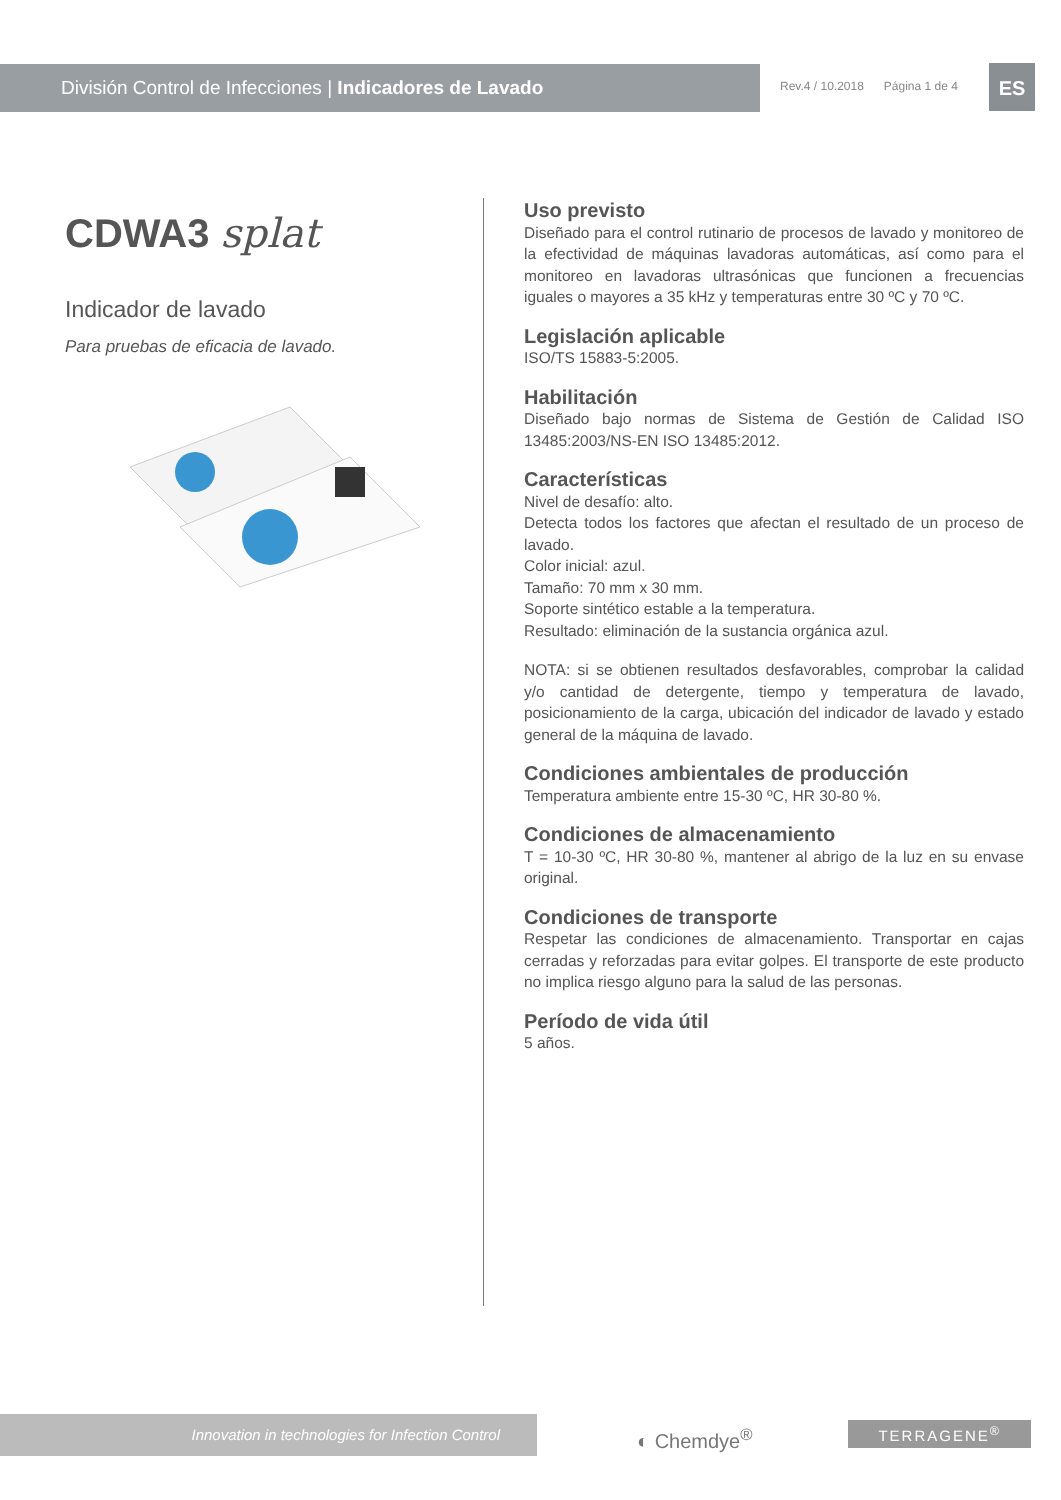División Control de Infecciones | Indicadores de Lavado
Rev.4 / 10.2018 Página 1 de 4
ES
CDWA3 splat
Indicador de lavado
Para pruebas de eficacia de lavado.
Uso previsto
Diseñado para el control rutinario de procesos de lavado y monitoreo de la efectividad de máquinas lavadoras automáticas, así como para el monitoreo en lavadoras ultrasónicas que funcionen a frecuencias iguales o mayores a 35 kHz y temperaturas entre 30 ºC y 70 ºC.
Legislación aplicable
ISO/TS 15883-5:2005.
Habilitación
Diseñado bajo normas de Sistema de Gestión de Calidad ISO 13485:2003/NS-EN ISO 13485:2012.
Características
Nivel de desafío: alto.
Detecta todos los factores que afectan el resultado de un proceso de lavado.
Color inicial: azul.
Tamaño: 70 mm x 30 mm.
Soporte sintético estable a la temperatura.
Resultado: eliminación de la sustancia orgánica azul.
NOTA: si se obtienen resultados desfavorables, comprobar la calidad y/o cantidad de detergente, tiempo y temperatura de lavado, posicionamiento de la carga, ubicación del indicador de lavado y estado general de la máquina de lavado.
Condiciones ambientales de producción
Temperatura ambiente entre 15-30 ºC, HR 30-80 %.
Condiciones de almacenamiento
T = 10-30 ºC, HR 30-80 %, mantener al abrigo de la luz en su envase original.
Condiciones de transporte
Respetar las condiciones de almacenamiento. Transportar en cajas cerradas y reforzadas para evitar golpes. El transporte de este producto no implica riesgo alguno para la salud de las personas.
Período de vida útil
5 años.
Innovation in technologies for Infection Control
◐ Chemdye<sup>®</sup>
TERRAGENE<sup>®</sup>